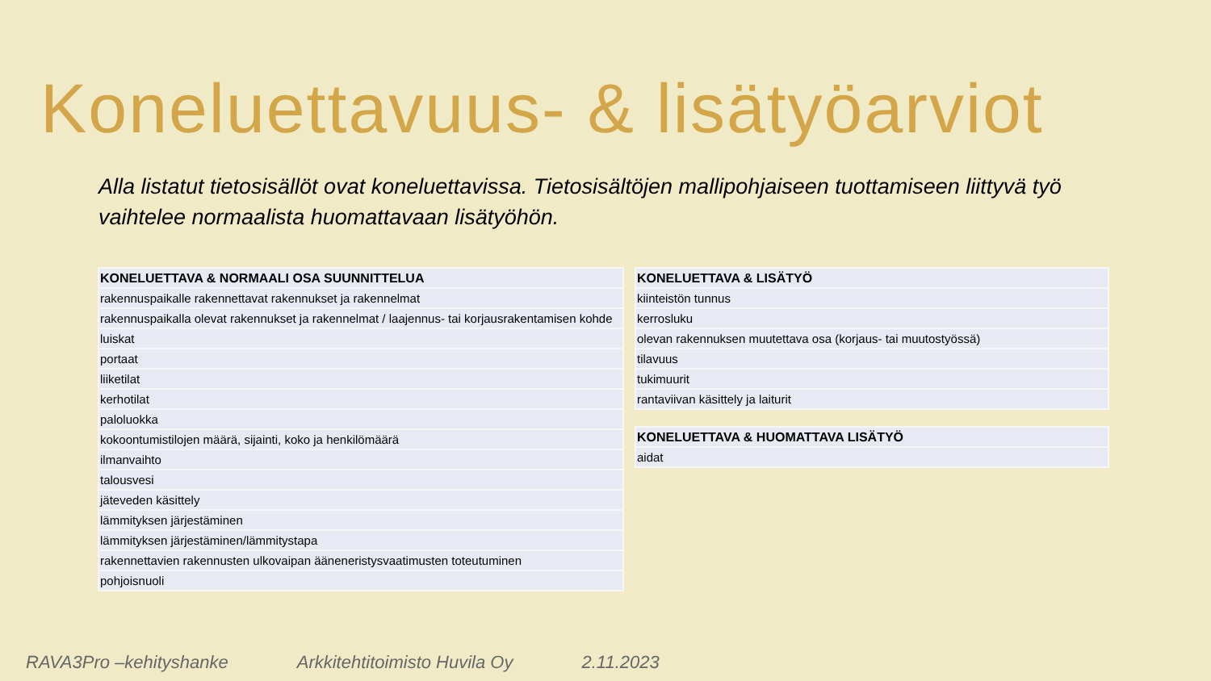Koneluettavuus- & lisätyöarviot
Alla listatut tietosisällöt ovat koneluettavissa. Tietosisältöjen mallipohjaiseen tuottamiseen liittyvä työ vaihtelee normaalista huomattavaan lisätyöhön.
| KONELUETTAVA & NORMAALI OSA SUUNNITTELUA |
| --- |
| rakennuspaikalle rakennettavat rakennukset ja rakennelmat |
| rakennuspaikalla olevat rakennukset ja rakennelmat / laajennus- tai korjausrakentamisen kohde |
| luiskat |
| portaat |
| liiketilat |
| kerhotilat |
| paloluokka |
| kokoontumistilojen määrä, sijainti, koko ja henkilömäärä |
| ilmanvaihto |
| talousvesi |
| jäteveden käsittely |
| lämmityksen järjestäminen |
| lämmityksen järjestäminen/lämmitystapa |
| rakennettavien rakennusten ulkovaipan ääneneristysvaatimusten toteutuminen |
| pohjoisnuoli |
| KONELUETTAVA & LISÄTYÖ |
| --- |
| kiinteistön tunnus |
| kerrosluku |
| olevan rakennuksen muutettava osa (korjaus- tai muutostyössä) |
| tilavuus |
| tukimuurit |
| rantaviivan käsittely ja laiturit |
| KONELUETTAVA & HUOMATTAVA LISÄTYÖ |
| --- |
| aidat |
RAVA3Pro –kehityshanke Arkkitehtitoimisto Huvila Oy 2.11.2023